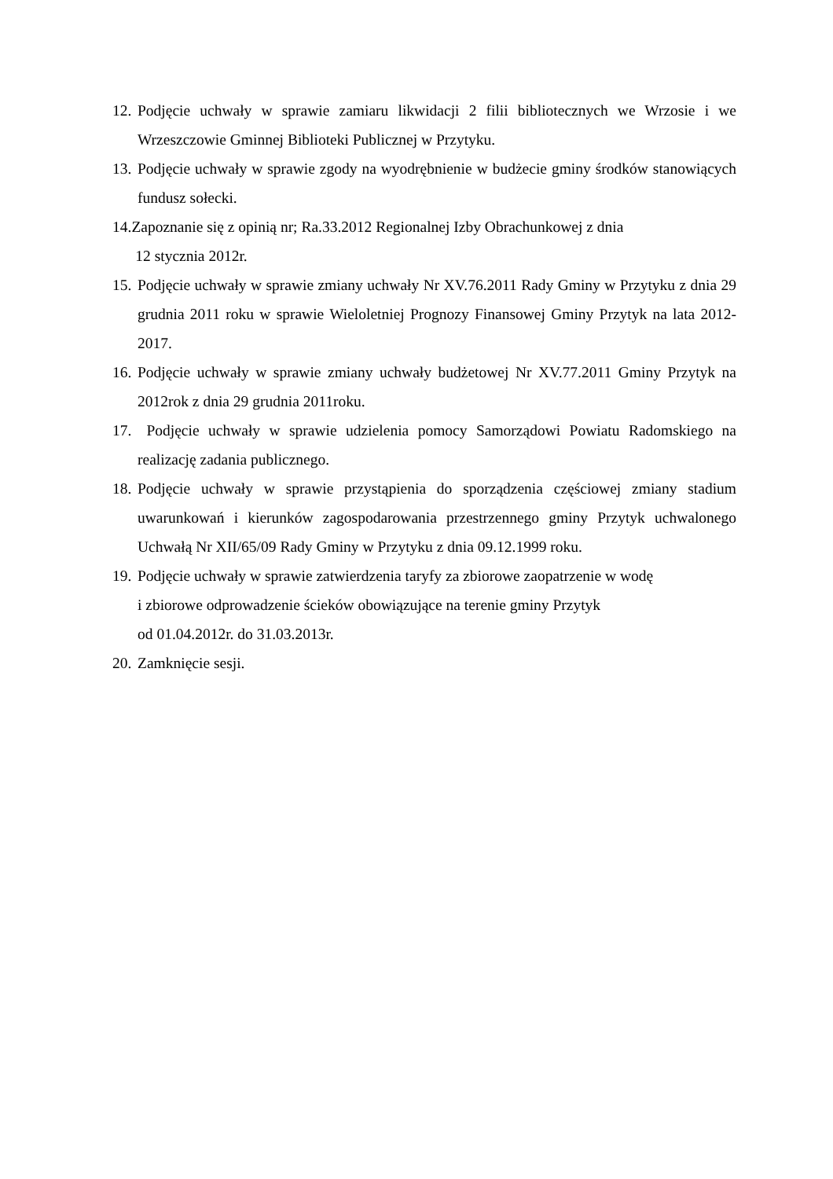12. Podjęcie uchwały w sprawie zamiaru likwidacji 2 filii bibliotecznych we Wrzosie i we Wrzeszczowie Gminnej Biblioteki Publicznej w Przytyku.
13. Podjęcie uchwały w sprawie zgody na wyodrębnienie w budżecie gminy środków stanowiących fundusz sołecki.
14.Zapoznanie się z opinią nr; Ra.33.2012 Regionalnej Izby Obrachunkowej z dnia
12 stycznia 2012r.
15. Podjęcie uchwały w sprawie zmiany uchwały Nr XV.76.2011 Rady Gminy w Przytyku z dnia 29 grudnia 2011 roku w sprawie Wieloletniej Prognozy Finansowej Gminy Przytyk na lata 2012-2017.
16. Podjęcie uchwały w sprawie zmiany uchwały budżetowej Nr XV.77.2011 Gminy Przytyk na 2012rok z dnia 29 grudnia 2011roku.
17. Podjęcie uchwały w sprawie udzielenia pomocy Samorządowi Powiatu Radomskiego na realizację zadania publicznego.
18. Podjęcie uchwały w sprawie przystąpienia do sporządzenia częściowej zmiany stadium uwarunkowań i kierunków zagospodarowania przestrzennego gminy Przytyk uchwalonego Uchwałą Nr XII/65/09 Rady Gminy w Przytyku z dnia 09.12.1999 roku.
19. Podjęcie uchwały w sprawie zatwierdzenia taryfy za zbiorowe zaopatrzenie w wodę
i zbiorowe odprowadzenie ścieków obowiązujące na terenie gminy Przytyk
od 01.04.2012r. do 31.03.2013r.
20. Zamknięcie sesji.